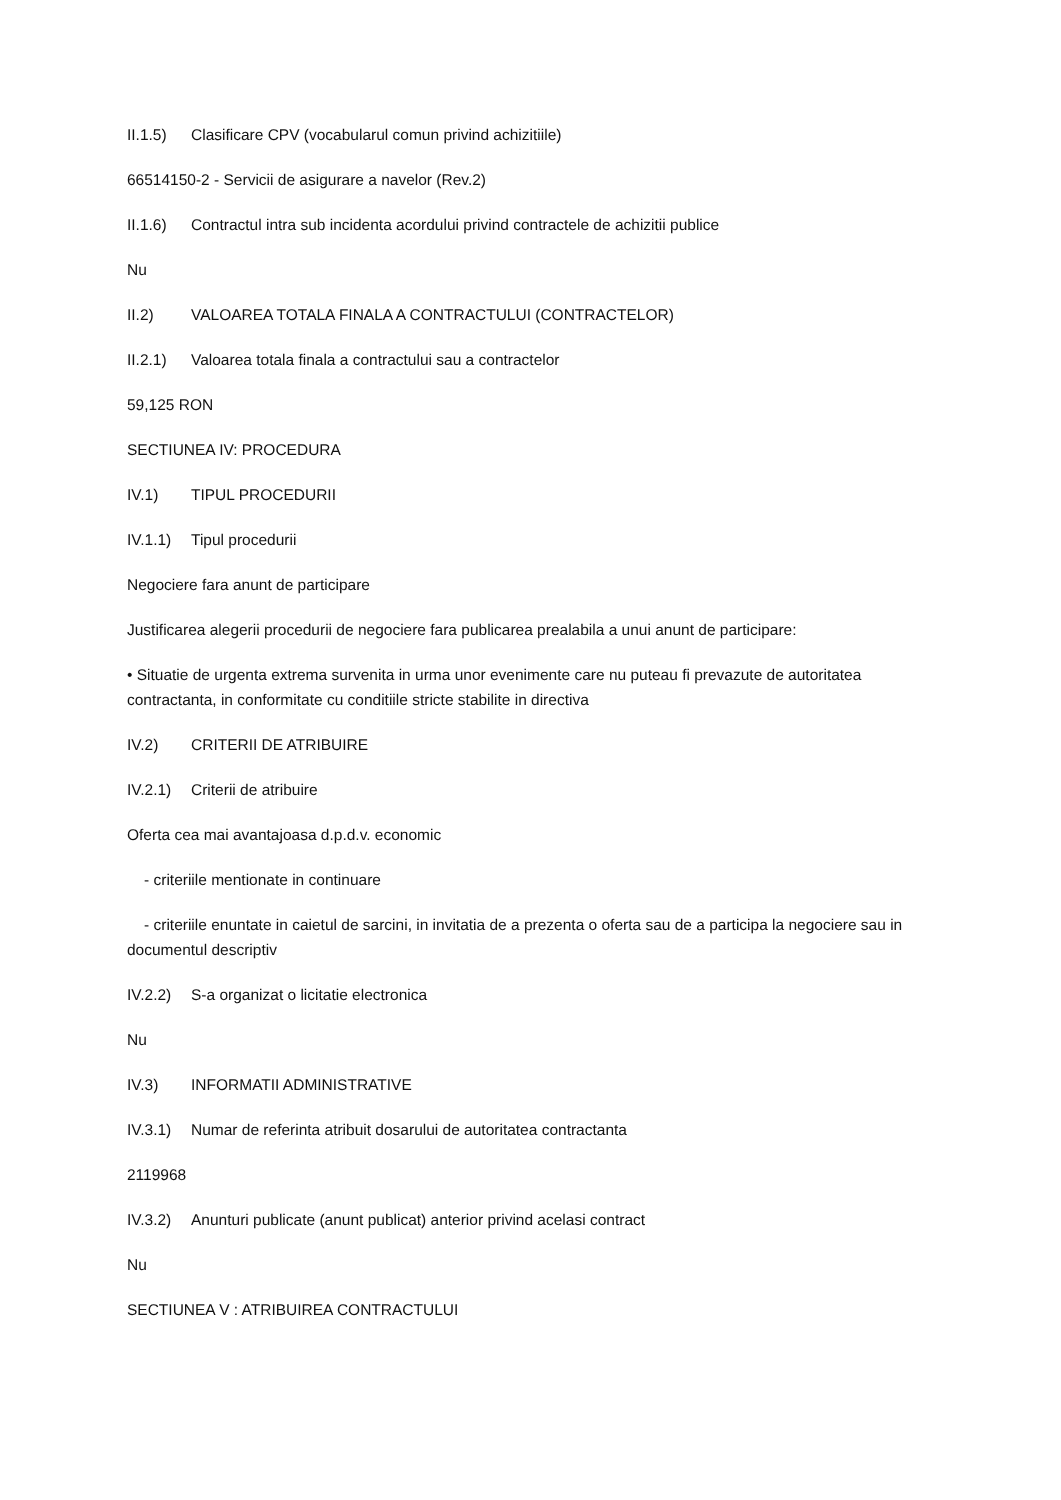II.1.5) Clasificare CPV (vocabularul comun privind achizitiile)
66514150-2 - Servicii de asigurare a navelor (Rev.2)
II.1.6) Contractul intra sub incidenta acordului privind contractele de achizitii publice
Nu
II.2) VALOAREA TOTALA FINALA A CONTRACTULUI (CONTRACTELOR)
II.2.1) Valoarea totala finala a contractului sau a contractelor
59,125 RON
SECTIUNEA IV: PROCEDURA
IV.1) TIPUL PROCEDURII
IV.1.1) Tipul procedurii
Negociere fara anunt de participare
Justificarea alegerii procedurii de negociere fara publicarea prealabila a unui anunt de participare:
• Situatie de urgenta extrema survenita in urma unor evenimente care nu puteau fi prevazute de autoritatea contractanta, in conformitate cu conditiile stricte stabilite in directiva
IV.2) CRITERII DE ATRIBUIRE
IV.2.1) Criterii de atribuire
Oferta cea mai avantajoasa d.p.d.v. economic
- criteriile mentionate in continuare
- criteriile enuntate in caietul de sarcini, in invitatia de a prezenta o oferta sau de a participa la negociere sau in documentul descriptiv
IV.2.2) S-a organizat o licitatie electronica
Nu
IV.3) INFORMATII ADMINISTRATIVE
IV.3.1) Numar de referinta atribuit dosarului de autoritatea contractanta
2119968
IV.3.2) Anunturi publicate (anunt publicat) anterior privind acelasi contract
Nu
SECTIUNEA V : ATRIBUIREA CONTRACTULUI